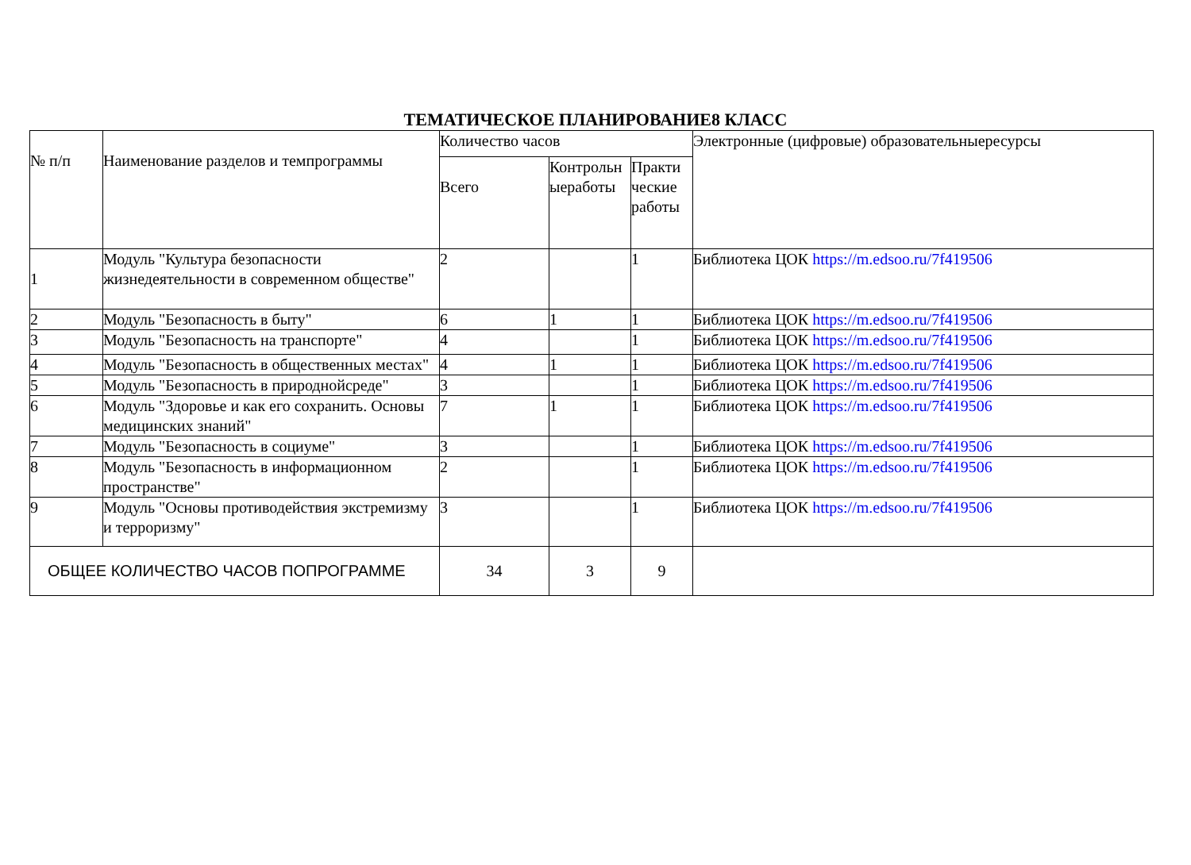ТЕМАТИЧЕСКОЕ ПЛАНИРОВАНИЕ8 КЛАСС
| № п/п | Наименование разделов и темпрограммы | Количество часов | | | Электронные (цифровые) образовательныересурсы |
| --- | --- | --- | --- | --- | --- |
| | | Всего | Контрольн ыеработы | Практи ческие работы | |
| 1 | Модуль "Культура безопасности жизнедеятельности в современном обществе" | 2 | | 1 | Библиотека ЦОК https://m.edsoo.ru/7f419506 |
| 2 | Модуль "Безопасность в быту" | 6 | 1 | 1 | Библиотека ЦОК https://m.edsoo.ru/7f419506 |
| 3 | Модуль "Безопасность на транспорте" | 4 | | 1 | Библиотека ЦОК https://m.edsoo.ru/7f419506 |
| 4 | Модуль "Безопасность в общественных местах" | 4 | 1 | 1 | Библиотека ЦОК https://m.edsoo.ru/7f419506 |
| 5 | Модуль "Безопасность в природнойсреде" | 3 | | 1 | Библиотека ЦОК https://m.edsoo.ru/7f419506 |
| 6 | Модуль "Здоровье и как его сохранить. Основы медицинских знаний" | 7 | 1 | 1 | Библиотека ЦОК https://m.edsoo.ru/7f419506 |
| 7 | Модуль "Безопасность в социуме" | 3 | | 1 | Библиотека ЦОК https://m.edsoo.ru/7f419506 |
| 8 | Модуль "Безопасность в информационном пространстве" | 2 | | 1 | Библиотека ЦОК https://m.edsoo.ru/7f419506 |
| 9 | Модуль "Основы противодействия экстремизму и терроризму" | 3 | | 1 | Библиотека ЦОК https://m.edsoo.ru/7f419506 |
| ОБЩЕЕ КОЛИЧЕСТВО ЧАСОВ ПОПРОГРАММЕ | | 34 | 3 | 9 | |